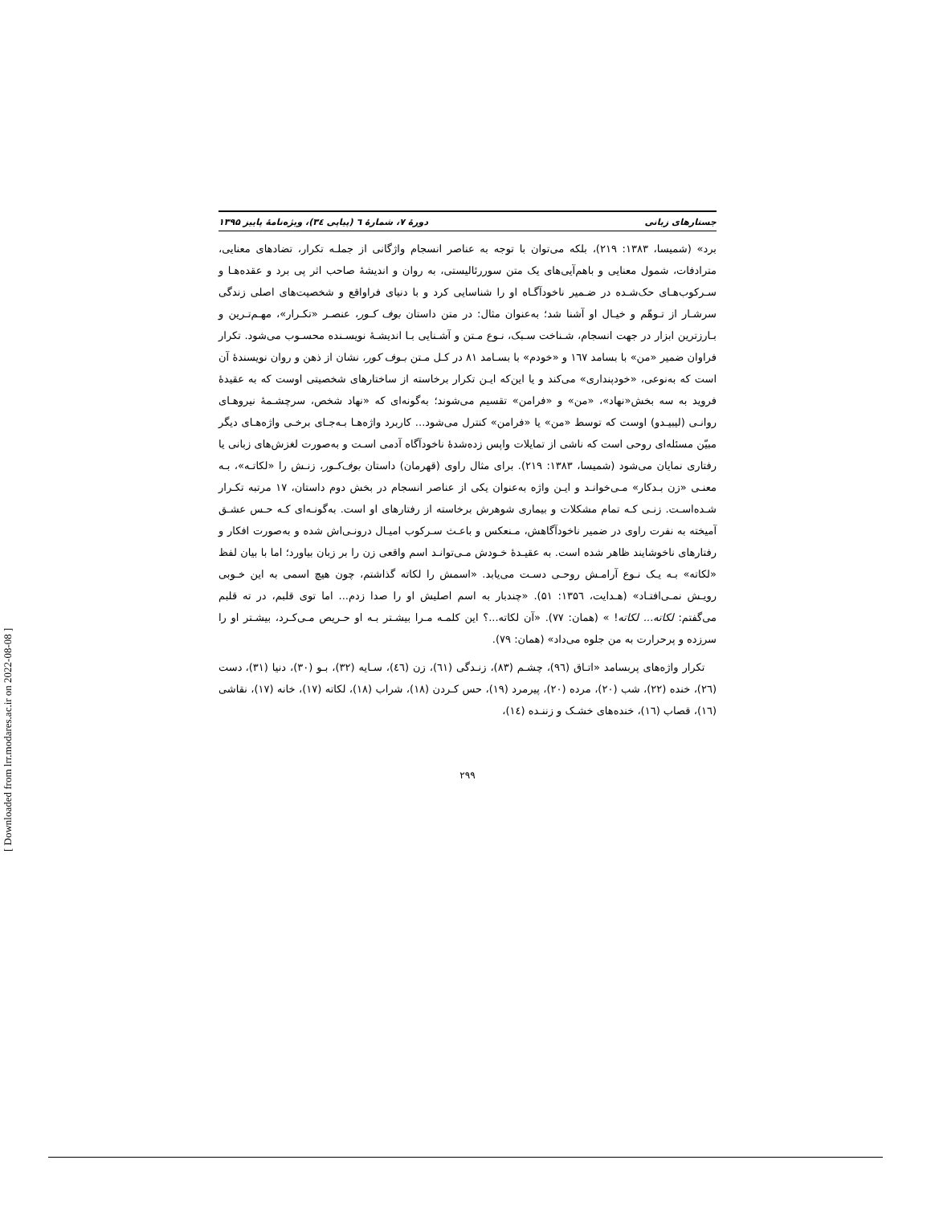جستارهای زبانی دورهٔ ۷، شمارهٔ ٦ (پیاپی ٣٤)، ویژه‌نامهٔ پاییز ۱۳۹۵
برد» (شمیسا، ۱۳۸۳: ۲۱۹)، بلکه می‌توان با توجه به عناصر انسجام واژگانی از جملـه تکرار، تضادهای معنایی، مترادفات، شمول معنایی و باهم‌آیی‌های یک متن سوررئالیستی، به روان و اندیشهٔ صاحب اثر پی برد و عقده‌هـا و سـرکوب‌هـای حک‌شـده در ضـمیر ناخودآگـاه او را شناسایی کرد و با دنیای فراواقع و شخصیت‌های اصلی زندگی سرشـار از تـوهّم و خیـال او آشنا شد؛ به‌عنوان مثال: در متن داستان بوف کـور، عنصـر «تکـرار»، مهـم‌تـرین و بـارزترین ابزار در جهت انسجام، شـناخت سـبک، نـوع مـتن و آشـنایی بـا اندیشـهٔ نویسـنده محسـوب می‌شود. تکرار فراوان ضمیر «من» با بسامد ١٦٧ و «خودم» با بسـامد ٨١ در کـل مـتن بـوف کور، نشان از ذهن و روان نویسندهٔ آن است که به‌نوعی، «خودپنداری» می‌کند و یا این‌که ایـن تکرار برخاسته از ساختارهای شخصیتی اوست که به عقیدهٔ فروید به سه بخش«نهاد»، «من» و «فرامن» تقسیم می‌شوند؛ به‌گونه‌ای که «نهاد شخص، سرچشـمهٔ نیروهـای روانـی (لیبیـدو) اوست که توسط «من» یا «فرامن» کنترل می‌شود... کاربرد واژه‌هـا بـه‌جـای برخـی واژه‌هـای دیگر مبیّن مسئله‌ای روحی است که ناشی از تمایلات واپس زده‌شدهٔ ناخودآگاه آدمی اسـت و به‌صورت لغزش‌های زبانی یا رفتاری نمایان می‌شود (شمیسا، ۱۳۸۳: ۲۱۹). برای مثال راوی (قهرمان) داستان بوف‌کـور، زنـش را «لکاتـه»، بـه معنـی «زن بـدکار» مـی‌خوانـد و ایـن واژه به‌عنوان یکی از عناصر انسجام در بخش دوم داستان، ١٧ مرتبه تکـرار شـده‌اسـت. زنـی کـه تمام مشکلات و بیماری شوهرش برخاسته از رفتارهای او است. به‌گونـه‌ای کـه حـس عشـق آمیخته به نفرت راوی در ضمیر ناخودآگاهش، مـنعکس و باعـث سـرکوب امیـال درونـی‌اش شده و به‌صورت افکار و رفتارهای ناخوشایند ظاهر شده است. به عقیـدهٔ خـودش مـی‌توانـد اسم واقعی زن را بر زبان بیاورد؛ اما با بیان لفظ «لکاته» بـه یـک نـوع آرامـش روحـی دسـت می‌یابد. «اسمش را لکاته گذاشتم، چون هیچ اسمی به این خـوبی رویـش نمـی‌افتـاد» (هـدایت، ۱۳۵٦: ۵۱). «چندبار به اسم اصلیش او را صدا زدم... اما توی قلبم، در ته قلبم می‌گفتم: لکاته... لکاته! » (همان: ٧٧). «آن لکاته...؟ این کلمـه مـرا بیشـتر بـه او حـریص مـی‌کـرد، بیشـتر او را سرزده و پرحرارت به من جلوه می‌داد» (همان: ٧٩).
تکرار واژه‌های پربسامد «اتـاق (٩٦)، چشـم (٨٣)، زنـدگی (٦١)، زن (٤٦)، سـایه (٣٢)، بـو (٣٠)، دنیا (٣١)، دست (٢٦)، خنده (٢٢)، شب (٢٠)، مرده (٢٠)، پیرمرد (١٩)، حس کـردن (١٨)، شراب (١٨)، لکاته (١٧)، خانه (١٧)، نقاشی (١٦)، قصاب (١٦)، خنده‌های خشـک و زننـده (١٤)،
۲۹۹
[ Downloaded from lrr.modares.ac.ir on 2022-08-08 ]